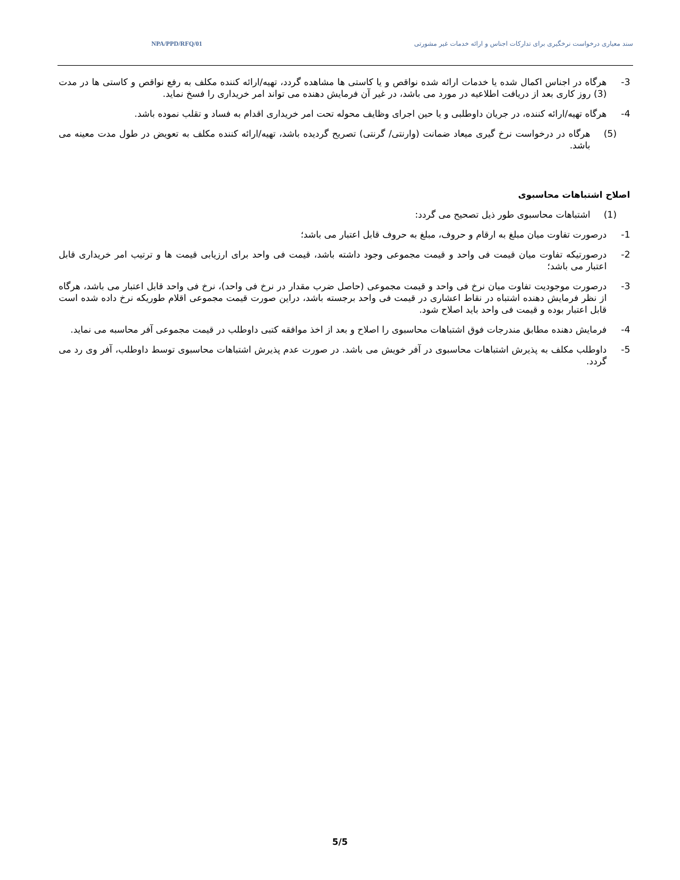NPA/PPD/RFQ/01 سند معیاری درخواست نرخگیری برای تدارکات اجناس و ارائه خدمات غیر مشورتی
3- هرگاه در اجناس اکمال شده یا خدمات ارائه شده نواقص و یا کاستی ها مشاهده گردد، تهیه/ارائه کننده مکلف به رفع نواقص و کاستی ها در مدت (3) روز کاری بعد از دریافت اطلاعیه در مورد می باشد، در غیر آن فرمایش دهنده می تواند امر خریداری را فسخ نماید.
4- هرگاه تهیه/ارائه کننده، در جریان داوطلبی و یا حین اجرای وظایف محوله تحت امر خریداری اقدام به فساد و تقلب نموده باشد.
(5) هرگاه در درخواست نرخ گیری میعاد ضمانت (وارنتی/ گرنتی) تصریح گردیده باشد، تهیه/ارائه کننده مکلف به تعویض در طول مدت معینه می باشد.
اصلاح اشتباهات محاسبوی
(1) اشتباهات محاسبوی طور ذیل تصحیح می گردد:
1- درصورت تفاوت میان مبلغ به ارقام و حروف، مبلغ به حروف قابل اعتبار می باشد؛
2- درصورتیکه تفاوت میان قیمت فی واحد و قیمت مجموعی وجود داشته باشد، قیمت فی واحد برای ارزیابی قیمت ها و ترتیب امر خریداری قابل اعتبار می باشد؛
3- درصورت موجودیت تفاوت میان نرخ فی واحد و قیمت مجموعی (حاصل ضرب مقدار در نرخ فی واحد)، نرخ فی واحد قابل اعتبار می باشد، هرگاه از نظر فرمایش دهنده اشتباه در نقاط اعشاری در قیمت فی واحد برجسته باشد، دراین صورت قیمت مجموعی اقلام طوریکه نرخ داده شده است قابل اعتبار بوده و قیمت فی واحد باید اصلاح شود.
4- فرمایش دهنده مطابق مندرجات فوق اشتباهات محاسبوی را اصلاح و بعد از اخذ موافقه کتبی داوطلب در قیمت مجموعی آفر محاسبه می نماید.
5- داوطلب مکلف به پذیرش اشتباهات محاسبوی در آفر خویش می باشد. در صورت عدم پذیرش اشتباهات محاسبوی توسط داوطلب، آفر وی رد می گردد.
5/5